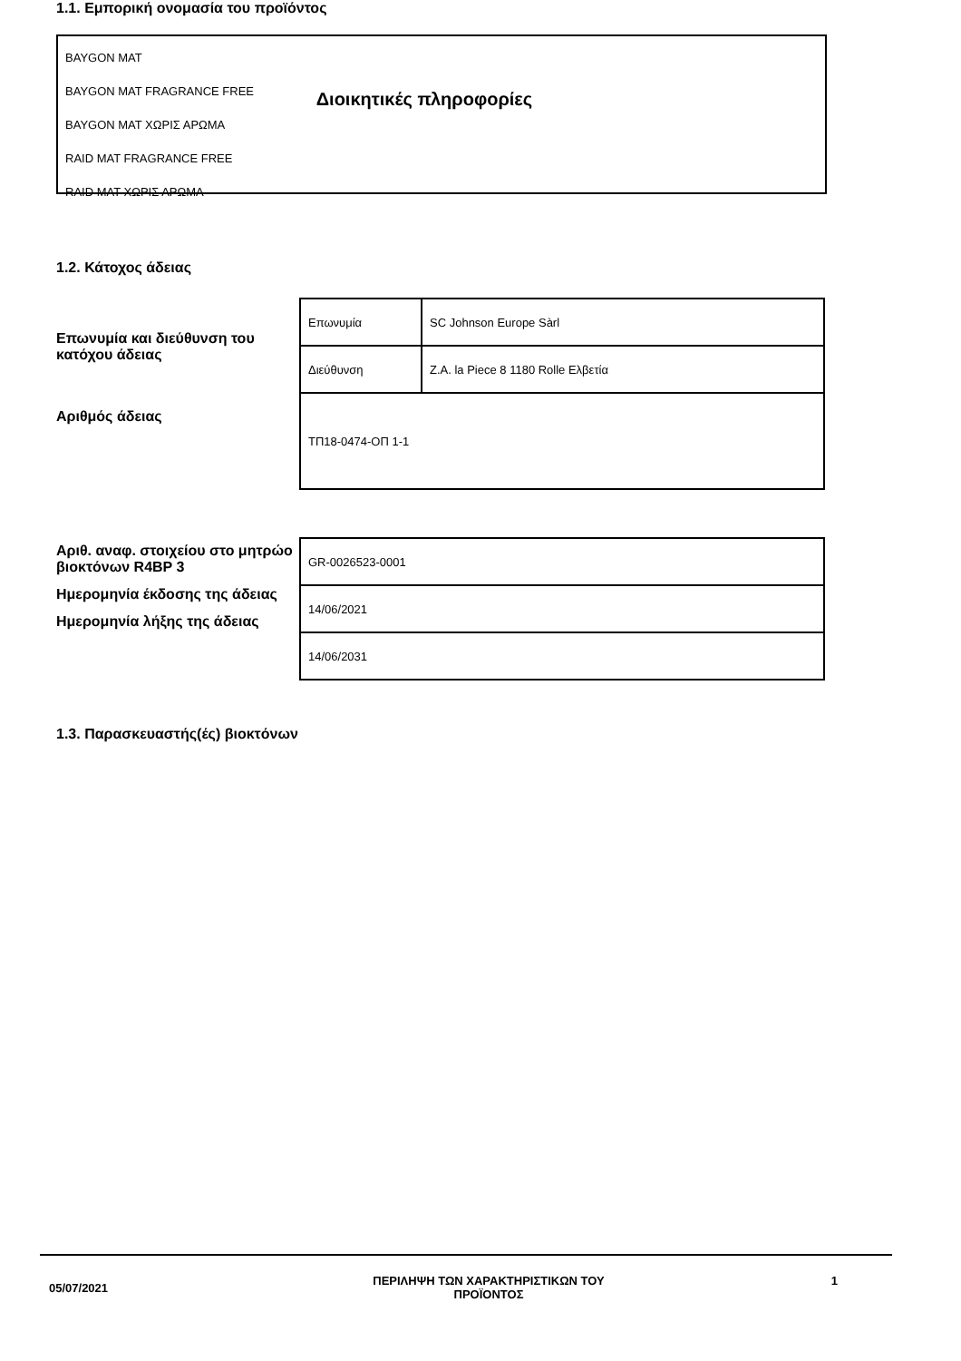Διοικητικές πληροφορίες
1.1. Εμπορική ονομασία του προϊόντος
BAYGON MAT
BAYGON MAT FRAGRANCE FREE
BAYGON MAT ΧΩΡΙΣ ΑΡΩΜΑ
RAID MAT FRAGRANCE FREE
RAID MAT ΧΩΡΙΣ ΑΡΩΜΑ
1.2. Κάτοχος άδειας
Επωνυμία και διεύθυνση του κατόχου άδειας
Αριθμός άδειας
| Επωνυμία | SC Johnson Europe Sàrl |
| Διεύθυνση | Z.A. la Piece 8 1180 Rolle Ελβετία |
| ΤΠ18-0474-ΟΠ 1-1 | |
Αριθ. αναφ. στοιχείου στο μητρώο βιοκτόνων R4BP 3
Ημερομηνία έκδοσης της άδειας
Ημερομηνία λήξης της άδειας
| GR-0026523-0001 |
| 14/06/2021 |
| 14/06/2031 |
1.3. Παρασκευαστής(ές) βιοκτόνων
05/07/2021
ΠΕΡΙΛΗΨΗ ΤΩΝ ΧΑΡΑΚΤΗΡΙΣΤΙΚΩΝ ΤΟΥ ΠΡΟΪΟΝΤΟΣ 1